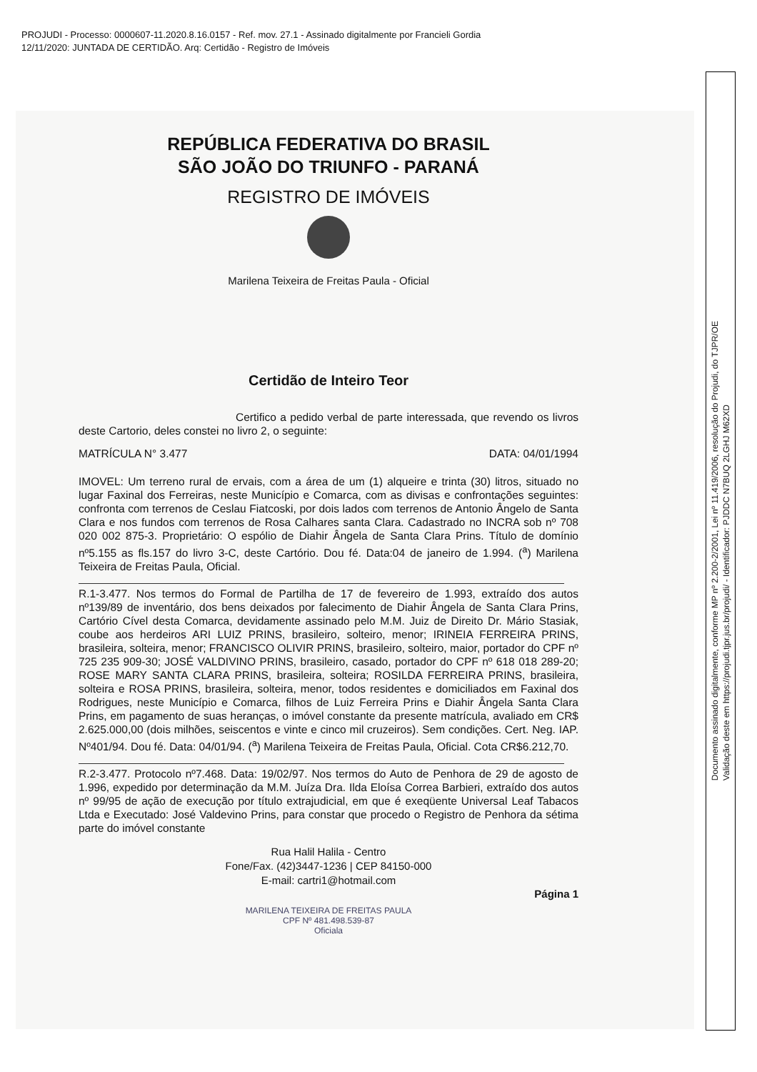PROJUDI - Processo: 0000607-11.2020.8.16.0157 - Ref. mov. 27.1 - Assinado digitalmente por Francieli Gordia
12/11/2020: JUNTADA DE CERTIDÃO. Arq: Certidão - Registro de Imóveis
REPÚBLICA FEDERATIVA DO BRASIL
SÃO JOÃO DO TRIUNFO - PARANÁ
REGISTRO DE IMÓVEIS
Marilena Teixeira de Freitas Paula - Oficial
Certidão de Inteiro Teor
Certifico a pedido verbal de parte interessada, que revendo os livros deste Cartorio, deles constei no livro 2, o seguinte:
MATRÍCULA N° 3.477 DATA: 04/01/1994
IMOVEL: Um terreno rural de ervais, com a área de um (1) alqueire e trinta (30) litros, situado no lugar Faxinal dos Ferreiras, neste Município e Comarca, com as divisas e confrontações seguintes: confronta com terrenos de Ceslau Fiatcoski, por dois lados com terrenos de Antonio Ângelo de Santa Clara e nos fundos com terrenos de Rosa Calhares santa Clara. Cadastrado no INCRA sob nº 708 020 002 875-3. Proprietário: O espólio de Diahir Ângela de Santa Clara Prins. Título de domínio nº5.155 as fls.157 do livro 3-C, deste Cartório. Dou fé. Data:04 de janeiro de 1.994. (<sup>a</sup>) Marilena Teixeira de Freitas Paula, Oficial.
R.1-3.477. Nos termos do Formal de Partilha de 17 de fevereiro de 1.993, extraído dos autos nº139/89 de inventário, dos bens deixados por falecimento de Diahir Ângela de Santa Clara Prins, Cartório Cível desta Comarca, devidamente assinado pelo M.M. Juiz de Direito Dr. Mário Stasiak, coube aos herdeiros ARI LUIZ PRINS, brasileiro, solteiro, menor; IRINEIA FERREIRA PRINS, brasileira, solteira, menor; FRANCISCO OLIVIR PRINS, brasileiro, solteiro, maior, portador do CPF nº 725 235 909-30; JOSÉ VALDIVINO PRINS, brasileiro, casado, portador do CPF nº 618 018 289-20; ROSE MARY SANTA CLARA PRINS, brasileira, solteira; ROSILDA FERREIRA PRINS, brasileira, solteira e ROSA PRINS, brasileira, solteira, menor, todos residentes e domiciliados em Faxinal dos Rodrigues, neste Município e Comarca, filhos de Luiz Ferreira Prins e Diahir Ângela Santa Clara Prins, em pagamento de suas heranças, o imóvel constante da presente matrícula, avaliado em CR$ 2.625.000,00 (dois milhões, seiscentos e vinte e cinco mil cruzeiros). Sem condições. Cert. Neg. IAP. Nº401/94. Dou fé. Data: 04/01/94. (<sup>a</sup>) Marilena Teixeira de Freitas Paula, Oficial. Cota CR$6.212,70.
R.2-3.477. Protocolo nº7.468. Data: 19/02/97. Nos termos do Auto de Penhora de 29 de agosto de 1.996, expedido por determinação da M.M. Juíza Dra. Ilda Eloísa Correa Barbieri, extraído dos autos nº 99/95 de ação de execução por título extrajudicial, em que é exeqüente Universal Leaf Tabacos Ltda e Executado: José Valdevino Prins, para constar que procedo o Registro de Penhora da sétima parte do imóvel constante
Rua Halil Halila - Centro
Fone/Fax. (42)3447-1236 | CEP 84150-000
E-mail: cartri1@hotmail.com
Página 1
MARILENA TEIXEIRA DE FREITAS PAULA
CPF Nº 481.498.539-87
Oficiala
Documento assinado digitalmente, conforme MP nº 2.200-2/2001, Lei nº 11.419/2006, resolução do Projudi, do TJPR/OE
Validação deste em https://projudi.tjpr.jus.br/projudi/ - Identificador: PJDDC N7BUQ 2LGHJ M62XD